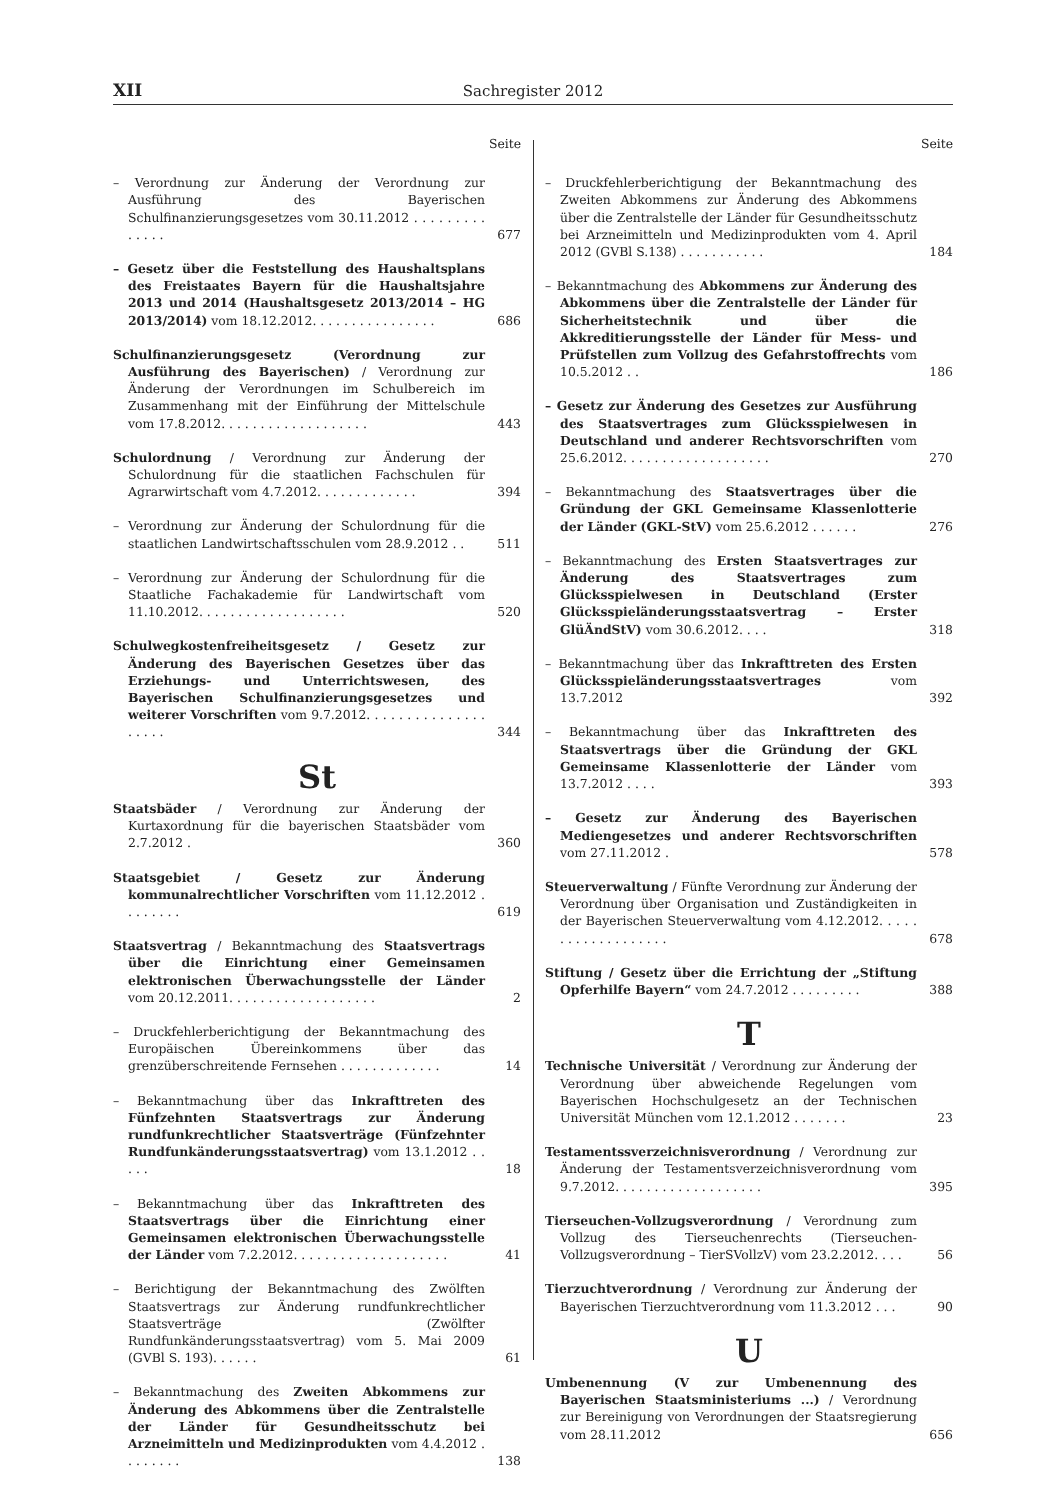XII Sachregister 2012
Seite
– Verordnung zur Änderung der Verordnung zur Ausführung des Bayerischen Schulfinanzierungsgesetzes vom 30.11.2012 . . . . . . . . . . . . . .
677
– Gesetz über die Feststellung des Haushaltsplans des Freistaates Bayern für die Haushaltsjahre 2013 und 2014 (Haushaltsgesetz 2013/2014 – HG 2013/2014) vom 18.12.2012. . . . . . . . . . . . . . . .
686
Schulfinanzierungsgesetz (Verordnung zur Ausführung des Bayerischen) / Verordnung zur Änderung der Verordnungen im Schulbereich im Zusammenhang mit der Einführung der Mittelschule vom 17.8.2012. . . . . . . . . . . . . . . . . . .
443
Schulordnung / Verordnung zur Änderung der Schulordnung für die staatlichen Fachschulen für Agrarwirtschaft vom 4.7.2012. . . . . . . . . . . . .
394
– Verordnung zur Änderung der Schulordnung für die staatlichen Landwirtschaftsschulen vom 28.9.2012 . .
511
– Verordnung zur Änderung der Schulordnung für die Staatliche Fachakademie für Landwirtschaft vom 11.10.2012. . . . . . . . . . . . . . . . . . .
520
Schulwegkostenfreiheitsgesetz / Gesetz zur Änderung des Bayerischen Gesetzes über das Erziehungs- und Unterrichtswesen, des Bayerischen Schulfinanzierungsgesetzes und weiterer Vorschriften vom 9.7.2012. . . . . . . . . . . . . . . . . . . .
344
St
Staatsbäder / Verordnung zur Änderung der Kurtaxordnung für die bayerischen Staatsbäder vom 2.7.2012 .
360
Staatsgebiet / Gesetz zur Änderung kommunalrechtlicher Vorschriften vom 11.12.2012 . . . . . . . .
619
Staatsvertrag / Bekanntmachung des Staatsvertrags über die Einrichtung einer Gemeinsamen elektronischen Überwachungsstelle der Länder vom 20.12.2011. . . . . . . . . . . . . . . . . . .
2
– Druckfehlerberichtigung der Bekanntmachung des Europäischen Übereinkommens über das grenzüberschreitende Fernsehen . . . . . . . . . . . . .
14
– Bekanntmachung über das Inkrafttreten des Fünfzehnten Staatsvertrags zur Änderung rundfunkrechtlicher Staatsverträge (Fünfzehnter Rundfunkänderungsstaatsvertrag) vom 13.1.2012 . . . . .
18
– Bekanntmachung über das Inkrafttreten des Staatsvertrags über die Einrichtung einer Gemeinsamen elektronischen Überwachungsstelle der Länder vom 7.2.2012. . . . . . . . . . . . . . . . . . . .
41
– Berichtigung der Bekanntmachung des Zwölften Staatsvertrags zur Änderung rundfunkrechtlicher Staatsverträge (Zwölfter Rundfunkänderungsstaatsvertrag) vom 5. Mai 2009 (GVBl S. 193). . . . . .
61
– Bekanntmachung des Zweiten Abkommens zur Änderung des Abkommens über die Zentralstelle der Länder für Gesundheitsschutz bei Arzneimitteln und Medizinprodukten vom 4.4.2012 . . . . . . . .
138
Seite
– Druckfehlerberichtigung der Bekanntmachung des Zweiten Abkommens zur Änderung des Abkommens über die Zentralstelle der Länder für Gesundheitsschutz bei Arzneimitteln und Medizinprodukten vom 4. April 2012 (GVBl S.138) . . . . . . . . . . .
184
– Bekanntmachung des Abkommens zur Änderung des Abkommens über die Zentralstelle der Länder für Sicherheitstechnik und über die Akkreditierungsstelle der Länder für Mess- und Prüfstellen zum Vollzug des Gefahrstoffrechts vom 10.5.2012 . .
186
– Gesetz zur Änderung des Gesetzes zur Ausführung des Staatsvertrages zum Glücksspielwesen in Deutschland und anderer Rechtsvorschriften vom 25.6.2012. . . . . . . . . . . . . . . . . . .
270
– Bekanntmachung des Staatsvertrages über die Gründung der GKL Gemeinsame Klassenlotterie der Länder (GKL-StV) vom 25.6.2012 . . . . . .
276
– Bekanntmachung des Ersten Staatsvertrages zur Änderung des Staatsvertrages zum Glücksspielwesen in Deutschland (Erster Glücksspieländerungsstaatsvertrag – Erster GlüÄndStV) vom 30.6.2012. . . .
318
– Bekanntmachung über das Inkrafttreten des Ersten Glücksspieländerungsstaatsvertrages vom 13.7.2012
392
– Bekanntmachung über das Inkrafttreten des Staatsvertrags über die Gründung der GKL Gemeinsame Klassenlotterie der Länder vom 13.7.2012 . . . .
393
– Gesetz zur Änderung des Bayerischen Mediengesetzes und anderer Rechtsvorschriften vom 27.11.2012 .
578
Steuerverwaltung / Fünfte Verordnung zur Änderung der Verordnung über Organisation und Zuständigkeiten in der Bayerischen Steuerverwaltung vom 4.12.2012. . . . . . . . . . . . . . . . . . .
678
Stiftung / Gesetz über die Errichtung der „Stiftung Opferhilfe Bayern“ vom 24.7.2012 . . . . . . . . .
388
T
Technische Universität / Verordnung zur Änderung der Verordnung über abweichende Regelungen vom Bayerischen Hochschulgesetz an der Technischen Universität München vom 12.1.2012 . . . . . . .
23
Testamentssverzeichnisverordnung / Verordnung zur Änderung der Testamentsverzeichnisverordnung vom 9.7.2012. . . . . . . . . . . . . . . . . . .
395
Tierseuchen-Vollzugsverordnung / Verordnung zum Vollzug des Tierseuchenrechts (Tierseuchen-Vollzugsverordnung – TierSVollzV) vom 23.2.2012. . . .
56
Tierzuchtverordnung / Verordnung zur Änderung der Bayerischen Tierzuchtverordnung vom 11.3.2012 . . .
90
U
Umbenennung (V zur Umbenennung des Bayerischen Staatsministeriums ...) / Verordnung zur Bereinigung von Verordnungen der Staatsregierung vom 28.11.2012
656